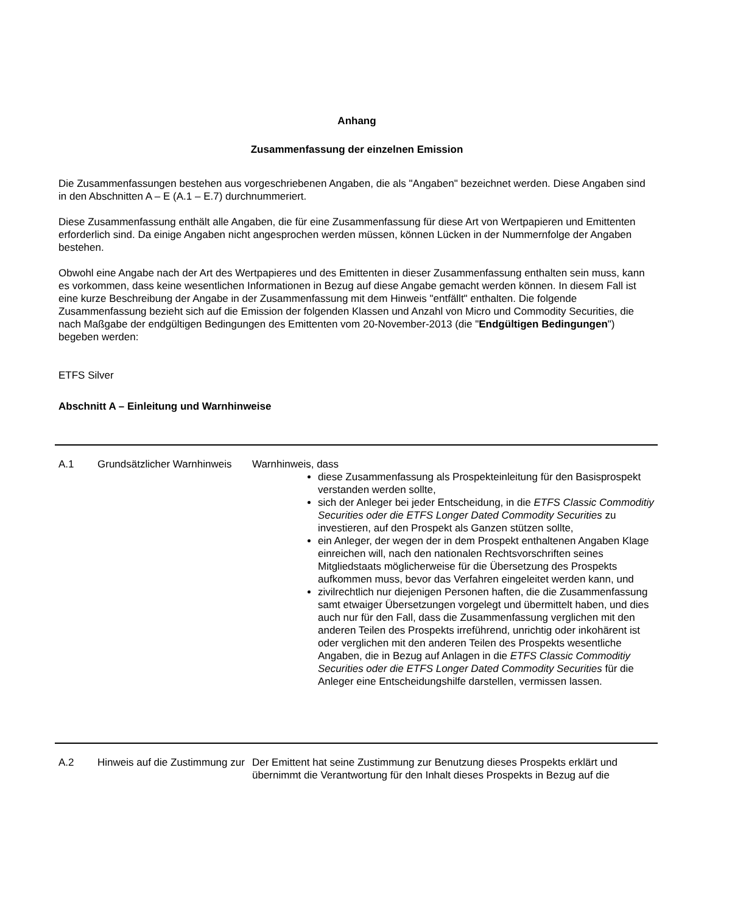Anhang
Zusammenfassung der einzelnen Emission
Die Zusammenfassungen bestehen aus vorgeschriebenen Angaben, die als "Angaben" bezeichnet werden. Diese Angaben sind in den Abschnitten A – E (A.1 – E.7) durchnummeriert.
Diese Zusammenfassung enthält alle Angaben, die für eine Zusammenfassung für diese Art von Wertpapieren und Emittenten erforderlich sind. Da einige Angaben nicht angesprochen werden müssen, können Lücken in der Nummernfolge der Angaben bestehen.
Obwohl eine Angabe nach der Art des Wertpapieres und des Emittenten in dieser Zusammenfassung enthalten sein muss, kann es vorkommen, dass keine wesentlichen Informationen in Bezug auf diese Angabe gemacht werden können. In diesem Fall ist eine kurze Beschreibung der Angabe in der Zusammenfassung mit dem Hinweis "entfällt" enthalten. Die folgende Zusammenfassung bezieht sich auf die Emission der folgenden Klassen und Anzahl von Micro und Commodity Securities, die nach Maßgabe der endgültigen Bedingungen des Emittenten vom 20-November-2013 (die "Endgültigen Bedingungen") begeben werden:
ETFS Silver
Abschnitt A – Einleitung und Warnhinweise
| A.1 | Grundsätzlicher Warnhinweis | Warnhinweis, dass diese Zusammenfassung als Prospekteinleitung für den Basisprospekt verstanden werden sollte, sich der Anleger bei jeder Entscheidung, in die ETFS Classic Commoditiy Securities oder die ETFS Longer Dated Commodity Securities zu investieren, auf den Prospekt als Ganzen stützen sollte, ein Anleger, der wegen der in dem Prospekt enthaltenen Angaben Klage einreichen will, nach den nationalen Rechtsvorschriften seines Mitgliedstaats möglicherweise für die Übersetzung des Prospekts aufkommen muss, bevor das Verfahren eingeleitet werden kann, und zivilrechtlich nur diejenigen Personen haften, die die Zusammenfassung samt etwaiger Übersetzungen vorgelegt und übermittelt haben, und dies auch nur für den Fall, dass die Zusammenfassung verglichen mit den anderen Teilen des Prospekts irreführend, unrichtig oder inkohärent ist oder verglichen mit den anderen Teilen des Prospekts wesentliche Angaben, die in Bezug auf Anlagen in die ETFS Classic Commoditiy Securities oder die ETFS Longer Dated Commodity Securities für die Anleger eine Entscheidungshilfe darstellen, vermissen lassen. |
| A.2 | Hinweis auf die Zustimmung zur | Der Emittent hat seine Zustimmung zur Benutzung dieses Prospekts erklärt und übernimmt die Verantwortung für den Inhalt dieses Prospekts in Bezug auf die |